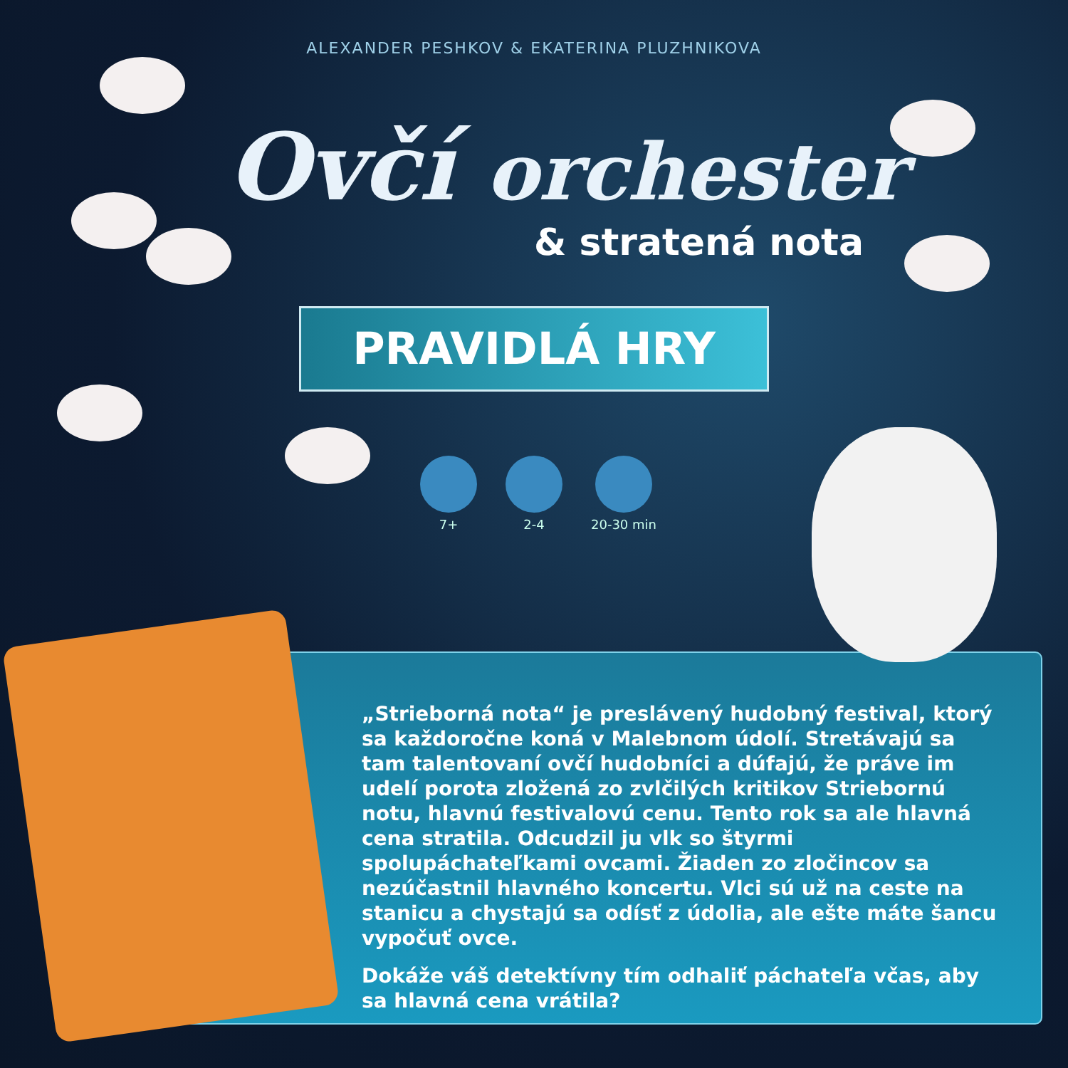ALEXANDER PESHKOV & EKATERINA PLUZHNIKOVA
Ovčí orchester
& stratená nota
PRAVIDLÁ HRY
7+ 2-4 20-30 min
„Strieborná nota“ je preslávený hudobný festival, ktorý sa každoročne koná v Malebnom údolí. Stretávajú sa tam talentovaní ovčí hudobníci a dúfajú, že práve im udelí porota zložená zo zvlčilých kritikov Striebornú notu, hlavnú festivalovú cenu. Tento rok sa ale hlavná cena stratila. Odcudzil ju vlk so štyrmi spolupáchateľkami ovcami. Žiaden zo zločincov sa nezúčastnil hlavného koncertu. Vlci sú už na ceste na stanicu a chystajú sa odísť z údolia, ale ešte máte šancu vypočuť ovce.
Dokáže váš detektívny tím odhaliť páchateľa včas, aby sa hlavná cena vrátila?